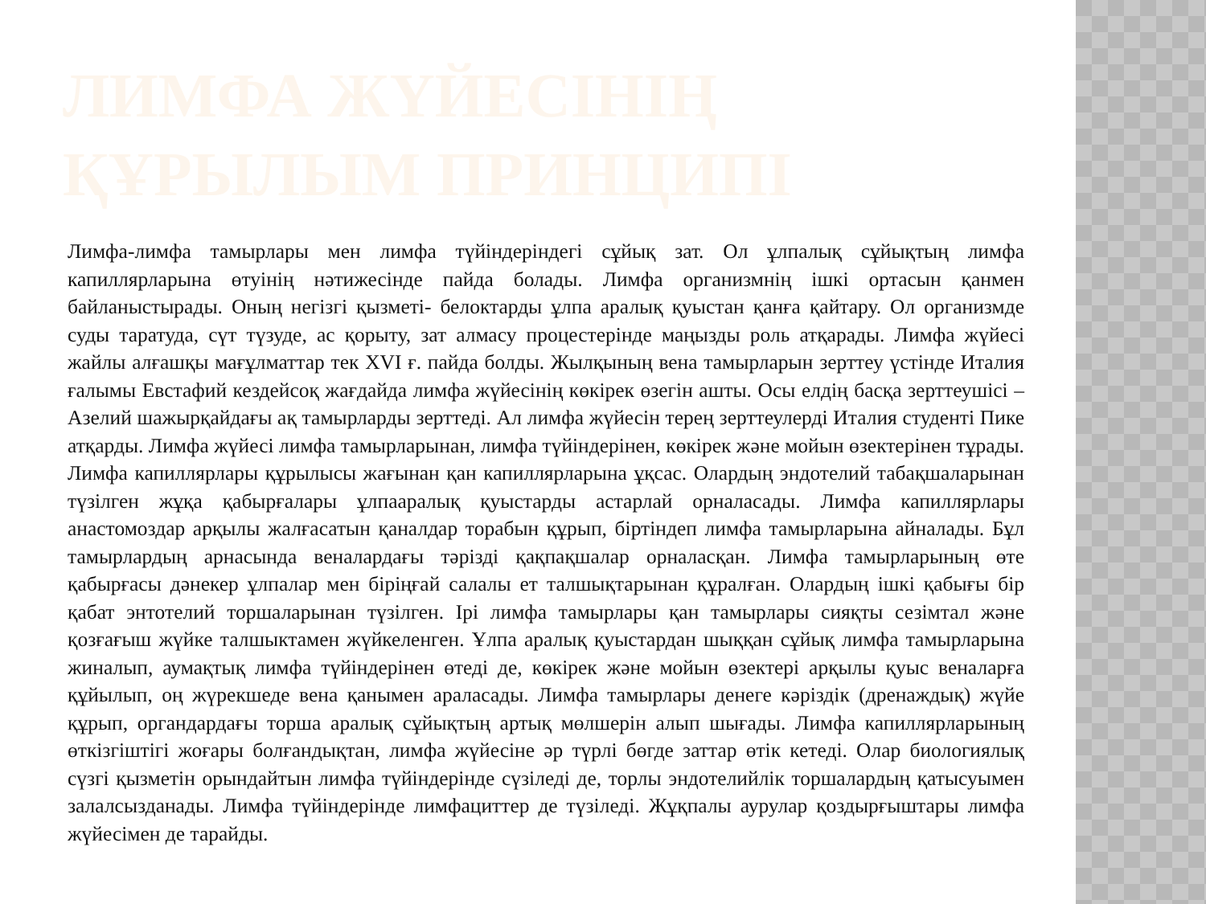ЛИМФА ЖҮЙЕСІНІҢ ҚҰРЫЛЫМ ПРИНЦИПІ
Лимфа-лимфа тамырлары мен лимфа түйіндеріндегі сұйық зат. Ол ұлпалық сұйықтың лимфа капиллярларына өтуінің нәтижесінде пайда болады. Лимфа организмнің ішкі ортасын қанмен байланыстырады. Оның негізгі қызметі- белоктарды ұлпа аралық қуыстан қанға қайтару. Ол организмде суды таратуда, сүт түзуде, ас қорыту, зат алмасу процестерінде маңызды роль атқарады. Лимфа жүйесі жайлы алғашқы мағұлматтар тек XVI ғ. пайда болды. Жылқының вена тамырларын зерттеу үстінде Италия ғалымы Евстафий кездейсоқ жағдайда лимфа жүйесінің көкірек өзегін ашты. Осы елдің басқа зерттеушісі – Азелий шажырқайдағы ақ тамырларды зерттеді. Ал лимфа жүйесін терең зерттеулерді Италия студенті Пике атқарды. Лимфа жүйесі лимфа тамырларынан, лимфа түйіндерінен, көкірек және мойын өзектерінен тұрады. Лимфа капиллярлары құрылысы жағынан қан капиллярларына ұқсас. Олардың эндотелий табақшаларынан түзілген жұқа қабырғалары ұлпааралық қуыстарды астарлай орналасады. Лимфа капиллярлары анастомоздар арқылы жалғасатын қаналдар торабын құрып, біртіндеп лимфа тамырларына айналады. Бұл тамырлардың арнасында веналардағы тәрізді қақпақшалар орналасқан. Лимфа тамырларының өте қабырғасы дәнекер ұлпалар мен біріңғай салалы ет талшықтарынан құралған. Олардың ішкі қабығы бір қабат энтотелий торшаларынан түзілген. Ірі лимфа тамырлары қан тамырлары сияқты сезімтал және қозғағыш жүйке талшыктамен жүйкеленген. Ұлпа аралық қуыстардан шыққан сұйық лимфа тамырларына жиналып, аумақтық лимфа түйіндерінен өтеді де, көкірек және мойын өзектері арқылы қуыс веналарға құйылып, оң жүрекшеде вена қанымен араласады. Лимфа тамырлары денеге кәріздік (дренаждық) жүйе құрып, органдардағы торша аралық сұйықтың артық мөлшерін алып шығады. Лимфа капиллярларының өткізгіштігі жоғары болғандықтан, лимфа жүйесіне әр түрлі бөгде заттар өтік кетеді. Олар биологиялық сүзгі қызметін орындайтын лимфа түйіндерінде сүзіледі де, торлы эндотелийлік торшалардың қатысуымен залалсызданады. Лимфа түйіндерінде лимфациттер де түзіледі. Жұқпалы аурулар қоздырғыштары лимфа жүйесімен де тарайды.